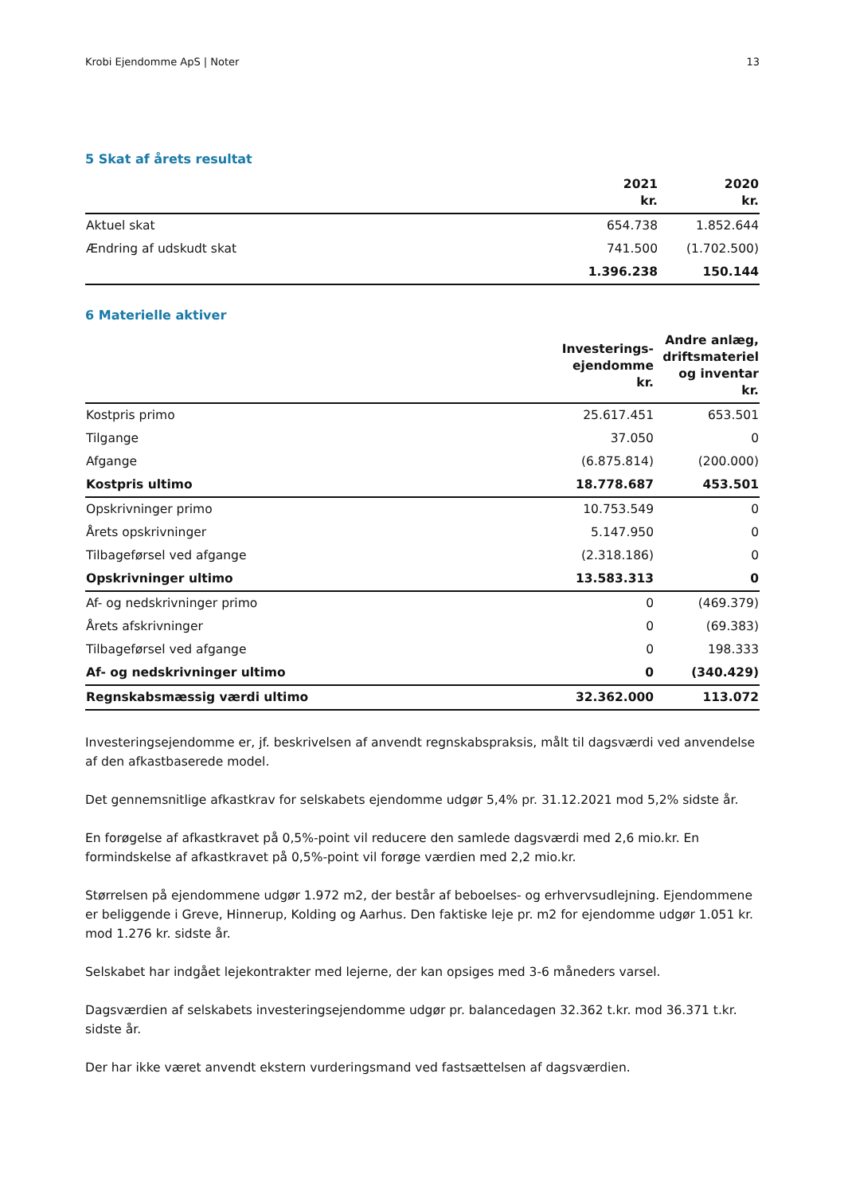Krobi Ejendomme ApS | Noter 13
5 Skat af årets resultat
| | 2021 kr. | 2020 kr. |
| --- | --- | --- |
| Aktuel skat | 654.738 | 1.852.644 |
| Ændring af udskudt skat | 741.500 | (1.702.500) |
| | 1.396.238 | 150.144 |
6 Materielle aktiver
| | Investerings- ejendomme kr. | Andre anlæg, driftsmateriel og inventar kr. |
| --- | --- | --- |
| Kostpris primo | 25.617.451 | 653.501 |
| Tilgange | 37.050 | 0 |
| Afgange | (6.875.814) | (200.000) |
| Kostpris ultimo | 18.778.687 | 453.501 |
| Opskrivninger primo | 10.753.549 | 0 |
| Årets opskrivninger | 5.147.950 | 0 |
| Tilbageførsel ved afgange | (2.318.186) | 0 |
| Opskrivninger ultimo | 13.583.313 | 0 |
| Af- og nedskrivninger primo | 0 | (469.379) |
| Årets afskrivninger | 0 | (69.383) |
| Tilbageførsel ved afgange | 0 | 198.333 |
| Af- og nedskrivninger ultimo | 0 | (340.429) |
| Regnskabsmæssig værdi ultimo | 32.362.000 | 113.072 |
Investeringsejendomme er, jf. beskrivelsen af anvendt regnskabspraksis, målt til dagsværdi ved anvendelse af den afkastbaserede model.
Det gennemsnitlige afkastkrav for selskabets ejendomme udgør 5,4% pr. 31.12.2021 mod 5,2% sidste år.
En forøgelse af afkastkravet på 0,5%-point vil reducere den samlede dagsværdi med 2,6 mio.kr. En formindskelse af afkastkravet på 0,5%-point vil forøge værdien med 2,2 mio.kr.
Størrelsen på ejendommene udgør 1.972 m2, der består af beboelses- og erhvervsudlejning. Ejendommene er beliggende i Greve, Hinnerup, Kolding og Aarhus. Den faktiske leje pr. m2 for ejendomme udgør 1.051 kr. mod 1.276 kr. sidste år.
Selskabet har indgået lejekontrakter med lejerne, der kan opsiges med 3-6 måneders varsel.
Dagsværdien af selskabets investeringsejendomme udgør pr. balancedagen 32.362 t.kr. mod 36.371 t.kr. sidste år.
Der har ikke været anvendt ekstern vurderingsmand ved fastsættelsen af dagsværdien.